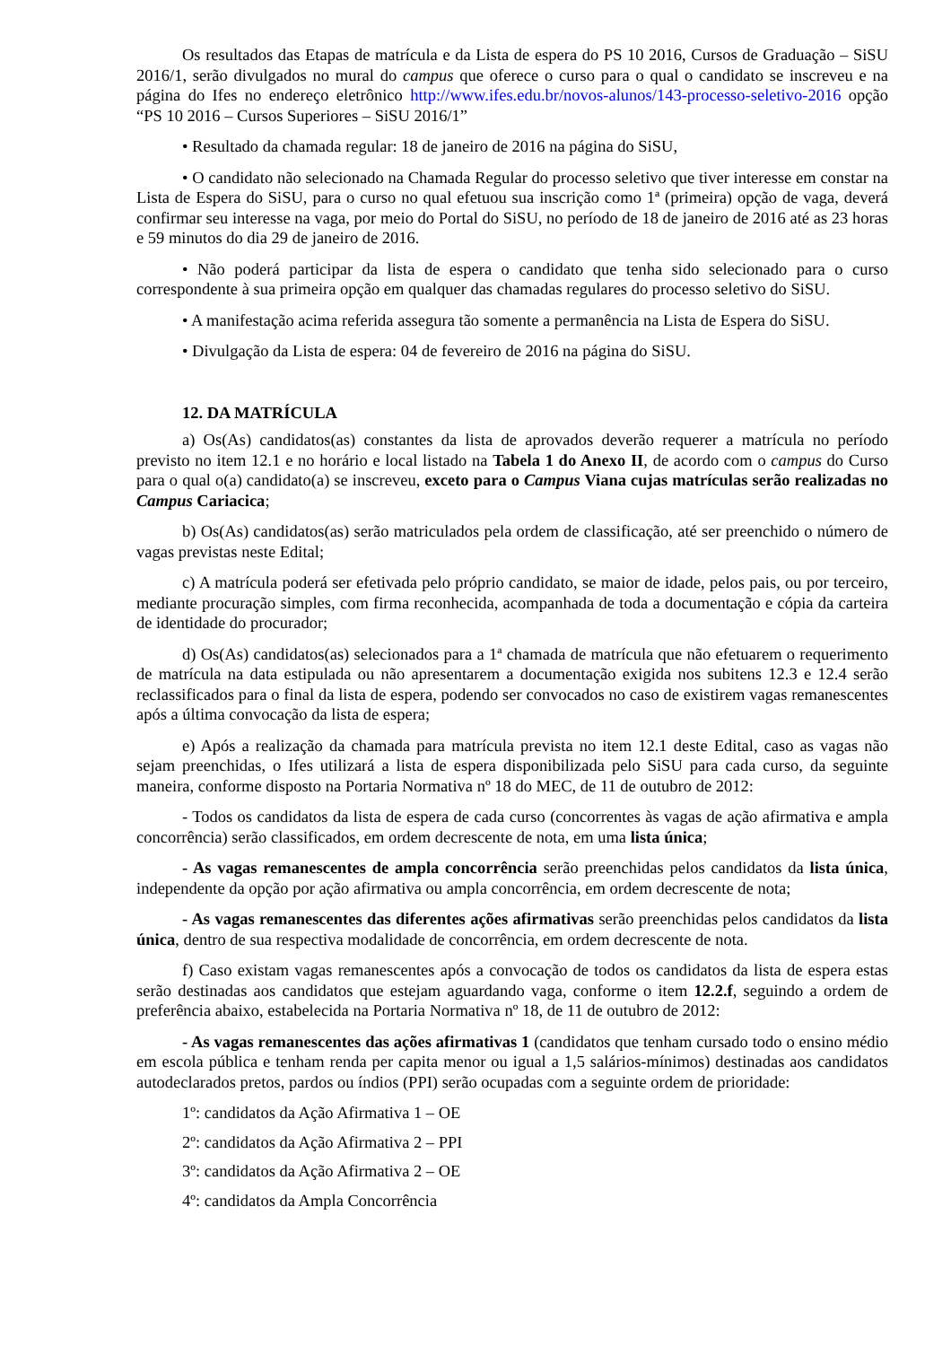Os resultados das Etapas de matrícula e da Lista de espera do PS 10 2016, Cursos de Graduação – SiSU 2016/1, serão divulgados no mural do campus que oferece o curso para o qual o candidato se inscreveu e na página do Ifes no endereço eletrônico http://www.ifes.edu.br/novos-alunos/143-processo-seletivo-2016 opção “PS 10 2016 – Cursos Superiores – SiSU 2016/1”
• Resultado da chamada regular: 18 de janeiro de 2016 na página do SiSU,
• O candidato não selecionado na Chamada Regular do processo seletivo que tiver interesse em constar na Lista de Espera do SiSU, para o curso no qual efetuou sua inscrição como 1ª (primeira) opção de vaga, deverá confirmar seu interesse na vaga, por meio do Portal do SiSU, no período de 18 de janeiro de 2016 até as 23 horas e 59 minutos do dia 29 de janeiro de 2016.
• Não poderá participar da lista de espera o candidato que tenha sido selecionado para o curso correspondente à sua primeira opção em qualquer das chamadas regulares do processo seletivo do SiSU.
• A manifestação acima referida assegura tão somente a permanência na Lista de Espera do SiSU.
• Divulgação da Lista de espera: 04 de fevereiro de 2016 na página do SiSU.
12. DA MATRÍCULA
a) Os(As) candidatos(as) constantes da lista de aprovados deverão requerer a matrícula no período previsto no item 12.1 e no horário e local listado na Tabela 1 do Anexo II, de acordo com o campus do Curso para o qual o(a) candidato(a) se inscreveu, exceto para o Campus Viana cujas matrículas serão realizadas no Campus Cariacica;
b) Os(As) candidatos(as) serão matriculados pela ordem de classificação, até ser preenchido o número de vagas previstas neste Edital;
c) A matrícula poderá ser efetivada pelo próprio candidato, se maior de idade, pelos pais, ou por terceiro, mediante procuração simples, com firma reconhecida, acompanhada de toda a documentação e cópia da carteira de identidade do procurador;
d) Os(As) candidatos(as) selecionados para a 1ª chamada de matrícula que não efetuarem o requerimento de matrícula na data estipulada ou não apresentarem a documentação exigida nos subitens 12.3 e 12.4 serão reclassificados para o final da lista de espera, podendo ser convocados no caso de existirem vagas remanescentes após a última convocação da lista de espera;
e) Após a realização da chamada para matrícula prevista no item 12.1 deste Edital, caso as vagas não sejam preenchidas, o Ifes utilizará a lista de espera disponibilizada pelo SiSU para cada curso, da seguinte maneira, conforme disposto na Portaria Normativa nº 18 do MEC, de 11 de outubro de 2012:
- Todos os candidatos da lista de espera de cada curso (concorrentes às vagas de ação afirmativa e ampla concorrência) serão classificados, em ordem decrescente de nota, em uma lista única;
- As vagas remanescentes de ampla concorrência serão preenchidas pelos candidatos da lista única, independente da opção por ação afirmativa ou ampla concorrência, em ordem decrescente de nota;
- As vagas remanescentes das diferentes ações afirmativas serão preenchidas pelos candidatos da lista única, dentro de sua respectiva modalidade de concorrência, em ordem decrescente de nota.
f) Caso existam vagas remanescentes após a convocação de todos os candidatos da lista de espera estas serão destinadas aos candidatos que estejam aguardando vaga, conforme o item 12.2.f, seguindo a ordem de preferência abaixo, estabelecida na Portaria Normativa nº 18, de 11 de outubro de 2012:
- As vagas remanescentes das ações afirmativas 1 (candidatos que tenham cursado todo o ensino médio em escola pública e tenham renda per capita menor ou igual a 1,5 salários-mínimos) destinadas aos candidatos autodeclarados pretos, pardos ou índios (PPI) serão ocupadas com a seguinte ordem de prioridade:
1º: candidatos da Ação Afirmativa 1 – OE
2º: candidatos da Ação Afirmativa 2 – PPI
3º: candidatos da Ação Afirmativa 2 – OE
4º: candidatos da Ampla Concorrência